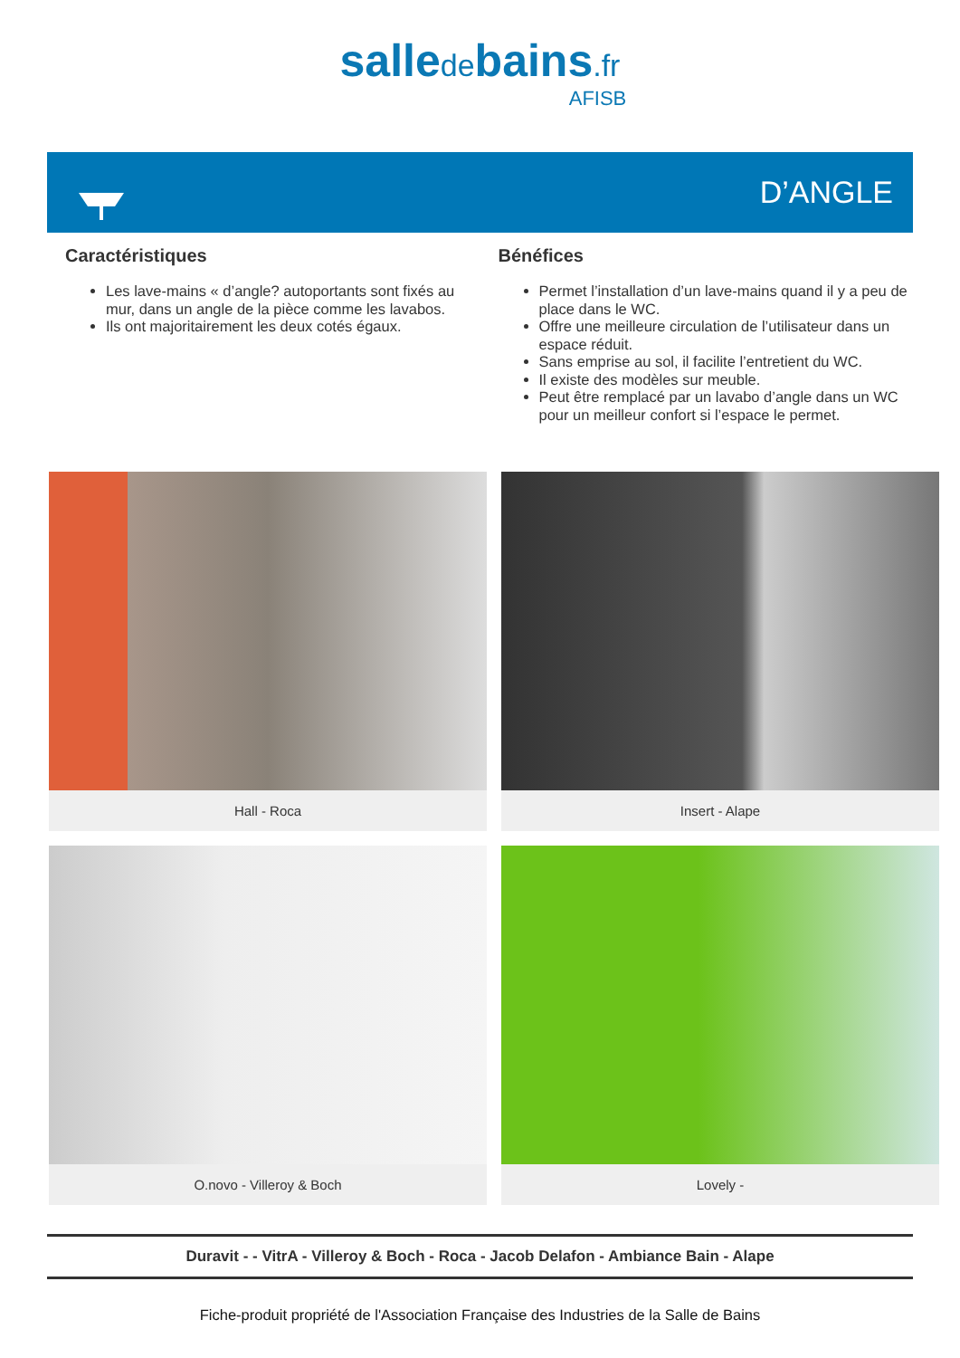salledebains.fr
AFISB
D’ANGLE
Caractéristiques
Les lave-mains « d’angle? autoportants sont fixés au mur, dans un angle de la pièce comme les lavabos.
Ils ont majoritairement les deux cotés égaux.
Bénéfices
Permet l’installation d’un lave-mains quand il y a peu de place dans le WC.
Offre une meilleure circulation de l’utilisateur dans un espace réduit.
Sans emprise au sol, il facilite l’entretient du WC.
Il existe des modèles sur meuble.
Peut être remplacé par un lavabo d’angle dans un WC pour un meilleur confort si l’espace le permet.
Hall - Roca
Insert - Alape
O.novo - Villeroy & Boch
Lovely -
Duravit - - VitrA - Villeroy & Boch - Roca - Jacob Delafon - Ambiance Bain - Alape
Fiche-produit propriété de l'Association Française des Industries de la Salle de Bains